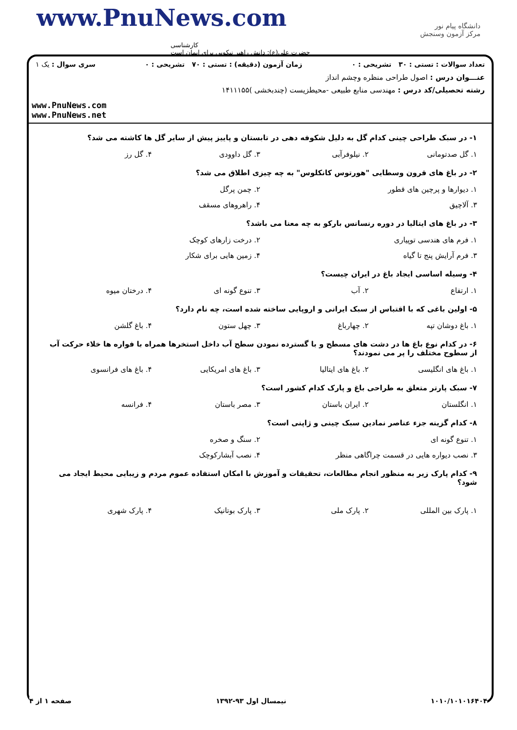www.PnuNews.com
کارشناسی
حضرت علی(ع): دانش راهبر نیکویی برای ایمان است
دانشگاه پیام نور
مرکز آزمون وسنجش
تعداد سوالات : تستی : ۳۰ تشریحی : ۰ زمان آزمون (دقیقه) : تستی : ۷۰ تشریحی : ۰ سری سوال : یک ۱
عنـــوان درس : اصول طراحی منظره وچشم انداز
رشته تحصیلی/کد درس : مهندسی منابع طبیعی -محیطزیست (چندبخشی )۱۴۱۱۱۵۵
www.PnuNews.com
www.PnuNews.net
۱- در سبک طراحی چینی کدام گل به دلیل شکوفه دهی در تابستان و پاییز پیش از سایر گل ها کاشته می شد؟
۱. گل صدتومانی ۲. نیلوفرآبی ۳. گل داوودی ۴. گل رز
۲- در باغ های قرون وسطایی "هورتوس کانکلوس" به چه چیزی اطلاق می شد؟
۱. دیوارها و پرچین های قطور ۲. چمن پرگل
۳. آلاچیق ۴. راهروهای مسقف
۳- در باغ های ایتالیا در دوره رنسانس بارکو به چه معنا می باشد؟
۱. فرم های هندسی توپیاری ۲. درخت زارهای کوچک
۳. فرم آرایش پنج تا گیاه ۴. زمین هایی برای شکار
۴- وسیله اساسی ایجاد باغ در ایران چیست؟
۱. ارتفاع ۲. آب ۳. تنوع گونه ای ۴. درختان میوه
۵- اولین باغی که با اقتباس از سبک ایرانی و اروپایی ساخته شده است، چه نام دارد؟
۱. باغ دوشان تپه ۲. چهارباغ ۳. چهل ستون ۴. باغ گلشن
۶- در کدام نوع باغ ها در دشت های مسطح و با گسترده نمودن سطح آب داخل استخرها همراه با فواره ها خلاء حرکت آب از سطوح مختلف را پر می نمودند؟
۱. باغ های انگلیسی ۲. باغ های ایتالیا ۳. باغ های امریکایی ۴. باغ های فرانسوی
۷- سبک پارتر متعلق به طراحی باغ و پارک کدام کشور است؟
۱. انگلستان ۲. ایران باستان ۳. مصر باستان ۴. فرانسه
۸- کدام گزینه جزء عناصر نمادین سبک چینی و ژاپنی است؟
۱. تنوع گونه ای ۲. سنگ و صخره
۳. نصب دیواره هایی در قسمت چراگاهی منظر ۴. نصب آبشارکوچک
۹- کدام پارک زیر به منظور انجام مطالعات، تحقیقات و آموزش با امکان استفاده عموم مردم و زیبایی محیط ایجاد می شود؟
۱. پارک بین المللی ۲. پارک ملی ۳. پارک بوتانیک ۴. پارک شهری
۱۰۱۰/۱۰۱۰۱۶۴۰۴ نیمسال اول ۹۳-۱۳۹۲ صفحه ۱ از ۴